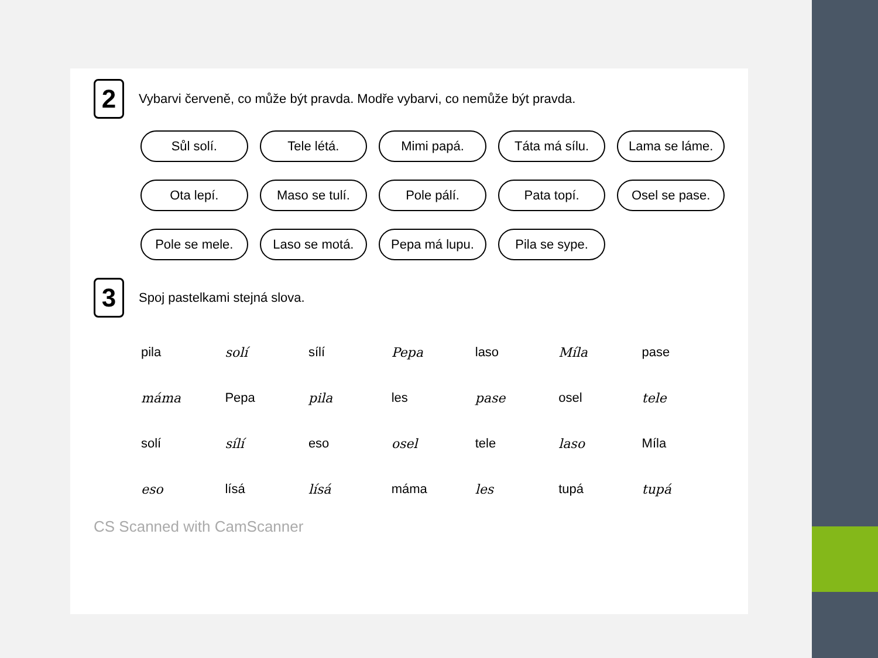2
Vybarvi červeně, co může být pravda. Modře vybarvi, co nemůže být pravda.
Sůl solí.
Tele létá.
Mimi papá.
Táta má sílu.
Lama se láme.
Ota lepí.
Maso se tulí.
Pole pálí.
Pata topí.
Osel se pase.
Pole se mele.
Laso se motá.
Pepa má lupu.
Pila se sype.
3
Spoj pastelkami stejná slova.
| pila | solí | sílí | Pepa | laso | Míla | pase |
| máma | Pepa | pila | les | pase | osel | tele |
| solí | sílí | eso | osel | tele | laso | Míla |
| eso | lísá | lísá | máma | les | tupá | tupá |
CS Scanned with CamScanner